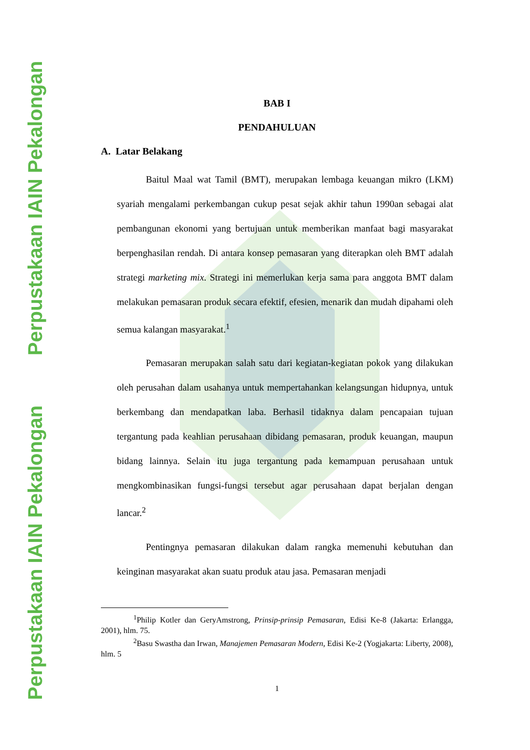Perpustakaan IAIN Pekalongan Perpustakaan IAIN Pekalongan
BAB I
PENDAHULUAN
A. Latar Belakang
Baitul Maal wat Tamil (BMT), merupakan lembaga keuangan mikro (LKM) syariah mengalami perkembangan cukup pesat sejak akhir tahun 1990an sebagai alat pembangunan ekonomi yang bertujuan untuk memberikan manfaat bagi masyarakat berpenghasilan rendah. Di antara konsep pemasaran yang diterapkan oleh BMT adalah strategi marketing mix. Strategi ini memerlukan kerja sama para anggota BMT dalam melakukan pemasaran produk secara efektif, efesien, menarik dan mudah dipahami oleh semua kalangan masyarakat.<sup>1</sup>
Pemasaran merupakan salah satu dari kegiatan-kegiatan pokok yang dilakukan oleh perusahan dalam usahanya untuk mempertahankan kelangsungan hidupnya, untuk berkembang dan mendapatkan laba. Berhasil tidaknya dalam pencapaian tujuan tergantung pada keahlian perusahaan dibidang pemasaran, produk keuangan, maupun bidang lainnya. Selain itu juga tergantung pada kemampuan perusahaan untuk mengkombinasikan fungsi-fungsi tersebut agar perusahaan dapat berjalan dengan lancar.<sup>2</sup>
Pentingnya pemasaran dilakukan dalam rangka memenuhi kebutuhan dan keinginan masyarakat akan suatu produk atau jasa. Pemasaran menjadi
<sup>1</sup> Philip Kotler dan GeryAmstrong, Prinsip-prinsip Pemasaran, Edisi Ke-8 (Jakarta: Erlangga, 2001), hlm. 75.
<sup>2</sup> Basu Swastha dan Irwan, Manajemen Pemasaran Modern, Edisi Ke-2 (Yogjakarta: Liberty, 2008), hlm. 5
1